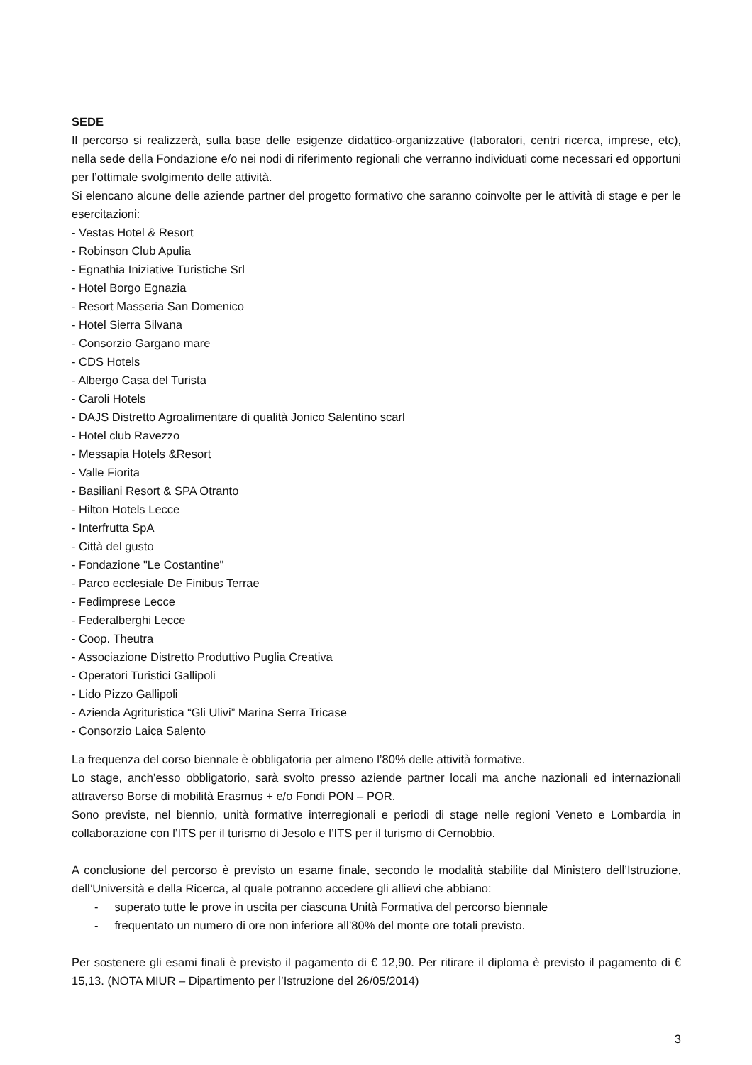SEDE
Il percorso si realizzerà, sulla base delle esigenze didattico-organizzative (laboratori, centri ricerca, imprese, etc), nella sede della Fondazione e/o nei nodi di riferimento regionali che verranno individuati come necessari ed opportuni per l’ottimale svolgimento delle attività.
Si elencano alcune delle aziende partner del progetto formativo che saranno coinvolte per le attività di stage e per le esercitazioni:
- Vestas Hotel & Resort
- Robinson Club Apulia
- Egnathia Iniziative Turistiche Srl
- Hotel Borgo Egnazia
- Resort Masseria San Domenico
- Hotel Sierra Silvana
- Consorzio Gargano mare
- CDS Hotels
- Albergo Casa del Turista
- Caroli Hotels
- DAJS Distretto Agroalimentare di qualità Jonico Salentino scarl
- Hotel club Ravezzo
- Messapia Hotels &Resort
- Valle Fiorita
- Basiliani Resort & SPA Otranto
- Hilton Hotels Lecce
- Interfrutta SpA
- Città del gusto
- Fondazione "Le Costantine"
- Parco ecclesiale De Finibus Terrae
- Fedimprese Lecce
- Federalberghi Lecce
- Coop. Theutra
- Associazione Distretto Produttivo Puglia Creativa
- Operatori Turistici Gallipoli
- Lido Pizzo Gallipoli
- Azienda Agrituristica “Gli Ulivi” Marina Serra Tricase
- Consorzio Laica Salento
La frequenza del corso biennale è obbligatoria per almeno l’80% delle attività formative.
Lo stage, anch’esso obbligatorio, sarà svolto presso aziende partner locali ma anche nazionali ed internazionali attraverso Borse di mobilità Erasmus + e/o Fondi PON – POR.
Sono previste, nel biennio, unità formative interregionali e periodi di stage nelle regioni Veneto e Lombardia in collaborazione con l’ITS per il turismo di Jesolo e l’ITS per il turismo di Cernobbio.
A conclusione del percorso è previsto un esame finale, secondo le modalità stabilite dal Ministero dell’Istruzione, dell’Università e della Ricerca, al quale potranno accedere gli allievi che abbiano:
- superato tutte le prove in uscita per ciascuna Unità Formativa del percorso biennale
- frequentato un numero di ore non inferiore all’80% del monte ore totali previsto.
Per sostenere gli esami finali è previsto il pagamento di € 12,90. Per ritirare il diploma è previsto il pagamento di € 15,13. (NOTA MIUR – Dipartimento per l’Istruzione del 26/05/2014)
3